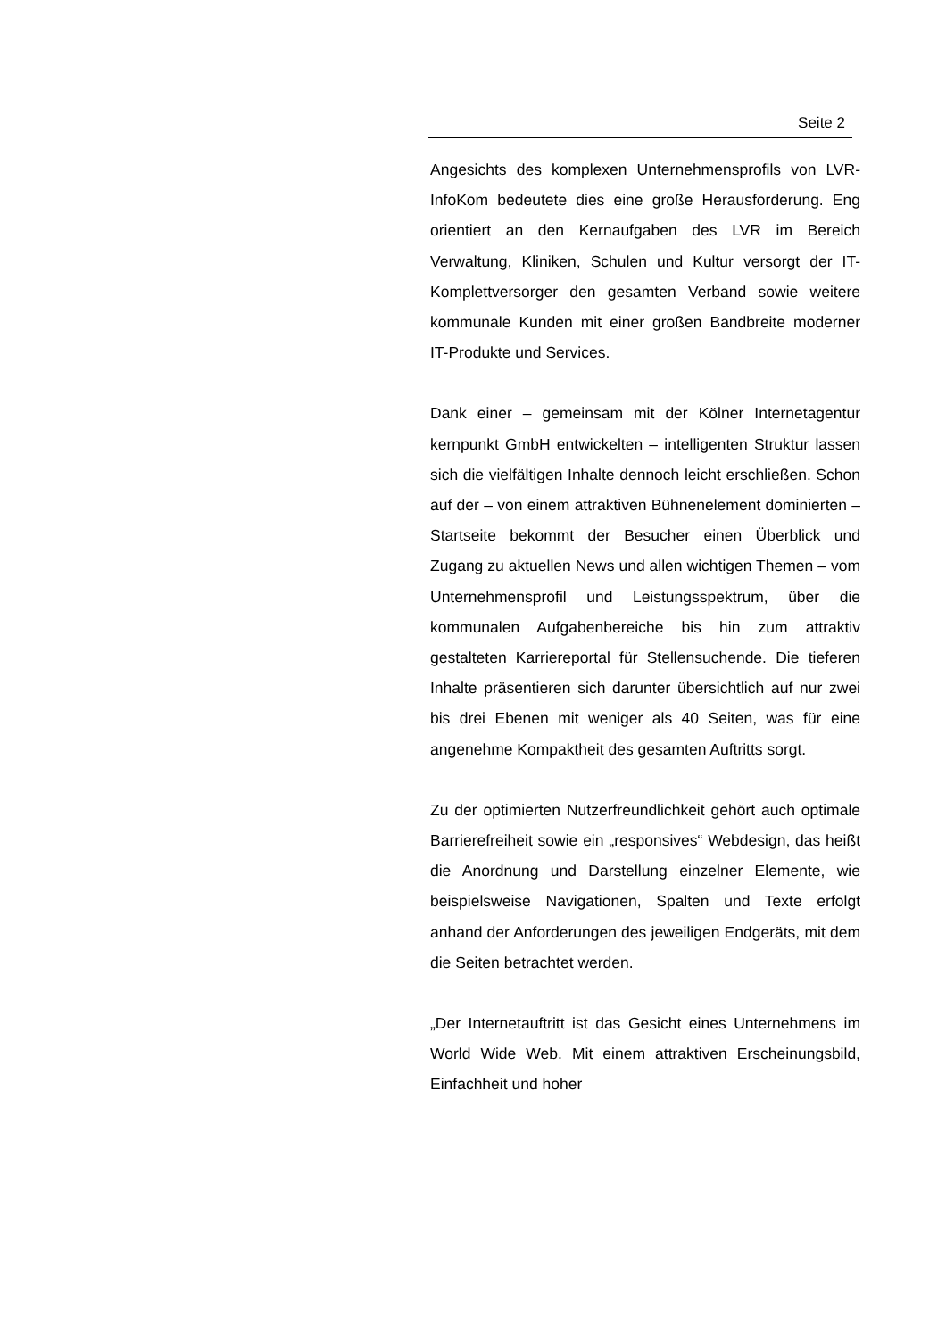Seite 2
Angesichts des komplexen Unternehmensprofils von LVR-InfoKom bedeutete dies eine große Herausforderung. Eng orientiert an den Kernaufgaben des LVR im Bereich Verwaltung, Kliniken, Schulen und Kultur versorgt der IT-Komplettversorger den gesamten Verband sowie weitere kommunale Kunden mit einer großen Bandbreite moderner IT-Produkte und Services.
Dank einer – gemeinsam mit der Kölner Internetagentur kernpunkt GmbH entwickelten – intelligenten Struktur lassen sich die vielfältigen Inhalte dennoch leicht erschließen. Schon auf der – von einem attraktiven Bühnenelement dominierten – Startseite bekommt der Besucher einen Überblick und Zugang zu aktuellen News und allen wichtigen Themen – vom Unternehmensprofil und Leistungsspektrum, über die kommunalen Aufgabenbereiche bis hin zum attraktiv gestalteten Karriereportal für Stellensuchende. Die tieferen Inhalte präsentieren sich darunter übersichtlich auf nur zwei bis drei Ebenen mit weniger als 40 Seiten, was für eine angenehme Kompaktheit des gesamten Auftritts sorgt.
Zu der optimierten Nutzerfreundlichkeit gehört auch optimale Barrierefreiheit sowie ein „responsives“ Webdesign, das heißt die Anordnung und Darstellung einzelner Elemente, wie beispielsweise Navigationen, Spalten und Texte erfolgt anhand der Anforderungen des jeweiligen Endgeräts, mit dem die Seiten betrachtet werden.
„Der Internetauftritt ist das Gesicht eines Unternehmens im World Wide Web. Mit einem attraktiven Erscheinungsbild, Einfachheit und hoher